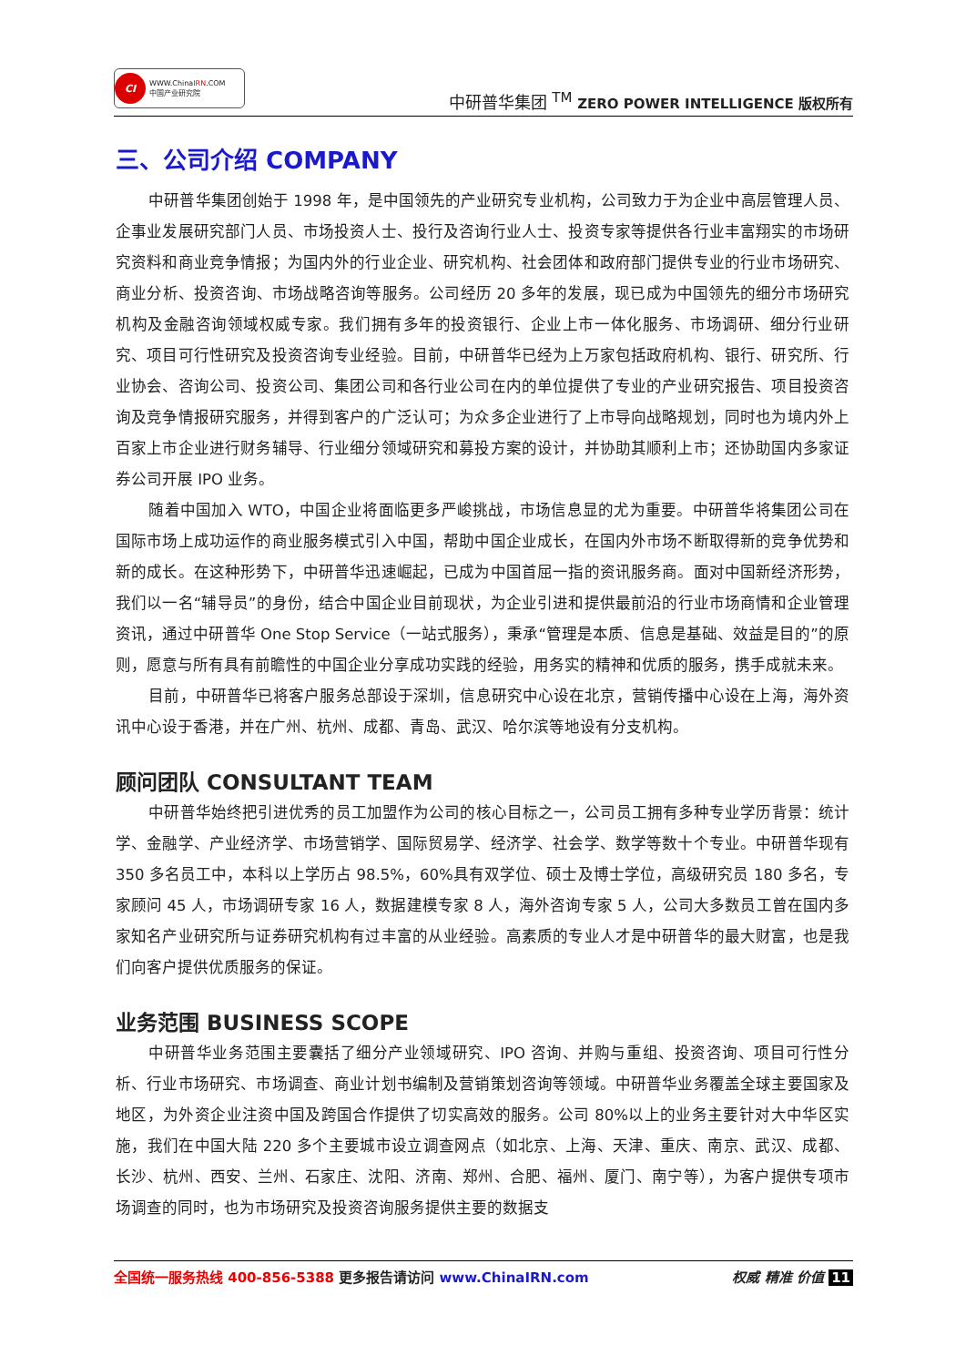CI WWW.ChinaIRN.COM
中国产业研究院
中研普华集团 <sup>TM</sup> ZERO POWER INTELLIGENCE 版权所有
三、公司介绍 COMPANY
中研普华集团创始于 1998 年，是中国领先的产业研究专业机构，公司致力于为企业中高层管理人员、企事业发展研究部门人员、市场投资人士、投行及咨询行业人士、投资专家等提供各行业丰富翔实的市场研究资料和商业竞争情报；为国内外的行业企业、研究机构、社会团体和政府部门提供专业的行业市场研究、商业分析、投资咨询、市场战略咨询等服务。公司经历 20 多年的发展，现已成为中国领先的细分市场研究机构及金融咨询领域权威专家。我们拥有多年的投资银行、企业上市一体化服务、市场调研、细分行业研究、项目可行性研究及投资咨询专业经验。目前，中研普华已经为上万家包括政府机构、银行、研究所、行业协会、咨询公司、投资公司、集团公司和各行业公司在内的单位提供了专业的产业研究报告、项目投资咨询及竞争情报研究服务，并得到客户的广泛认可；为众多企业进行了上市导向战略规划，同时也为境内外上百家上市企业进行财务辅导、行业细分领域研究和募投方案的设计，并协助其顺利上市；还协助国内多家证券公司开展 IPO 业务。
随着中国加入 WTO，中国企业将面临更多严峻挑战，市场信息显的尤为重要。中研普华将集团公司在国际市场上成功运作的商业服务模式引入中国，帮助中国企业成长，在国内外市场不断取得新的竞争优势和新的成长。在这种形势下，中研普华迅速崛起，已成为中国首屈一指的资讯服务商。面对中国新经济形势，我们以一名“辅导员”的身份，结合中国企业目前现状，为企业引进和提供最前沿的行业市场商情和企业管理资讯，通过中研普华 One Stop Service（一站式服务），秉承“管理是本质、信息是基础、效益是目的”的原则，愿意与所有具有前瞻性的中国企业分享成功实践的经验，用务实的精神和优质的服务，携手成就未来。
目前，中研普华已将客户服务总部设于深圳，信息研究中心设在北京，营销传播中心设在上海，海外资讯中心设于香港，并在广州、杭州、成都、青岛、武汉、哈尔滨等地设有分支机构。
顾问团队 CONSULTANT TEAM
中研普华始终把引进优秀的员工加盟作为公司的核心目标之一，公司员工拥有多种专业学历背景：统计学、金融学、产业经济学、市场营销学、国际贸易学、经济学、社会学、数学等数十个专业。中研普华现有 350 多名员工中，本科以上学历占 98.5%，60%具有双学位、硕士及博士学位，高级研究员 180 多名，专家顾问 45 人，市场调研专家 16 人，数据建模专家 8 人，海外咨询专家 5 人，公司大多数员工曾在国内多家知名产业研究所与证券研究机构有过丰富的从业经验。高素质的专业人才是中研普华的最大财富，也是我们向客户提供优质服务的保证。
业务范围 BUSINESS SCOPE
中研普华业务范围主要囊括了细分产业领域研究、IPO 咨询、并购与重组、投资咨询、项目可行性分析、行业市场研究、市场调查、商业计划书编制及营销策划咨询等领域。中研普华业务覆盖全球主要国家及地区，为外资企业注资中国及跨国合作提供了切实高效的服务。公司 80%以上的业务主要针对大中华区实施，我们在中国大陆 220 多个主要城市设立调查网点（如北京、上海、天津、重庆、南京、武汉、成都、长沙、杭州、西安、兰州、石家庄、沈阳、济南、郑州、合肥、福州、厦门、南宁等），为客户提供专项市场调查的同时，也为市场研究及投资咨询服务提供主要的数据支
全国统一服务热线 400-856-5388 更多报告请访问 www.ChinaIRN.com 权威 精准 价值 11